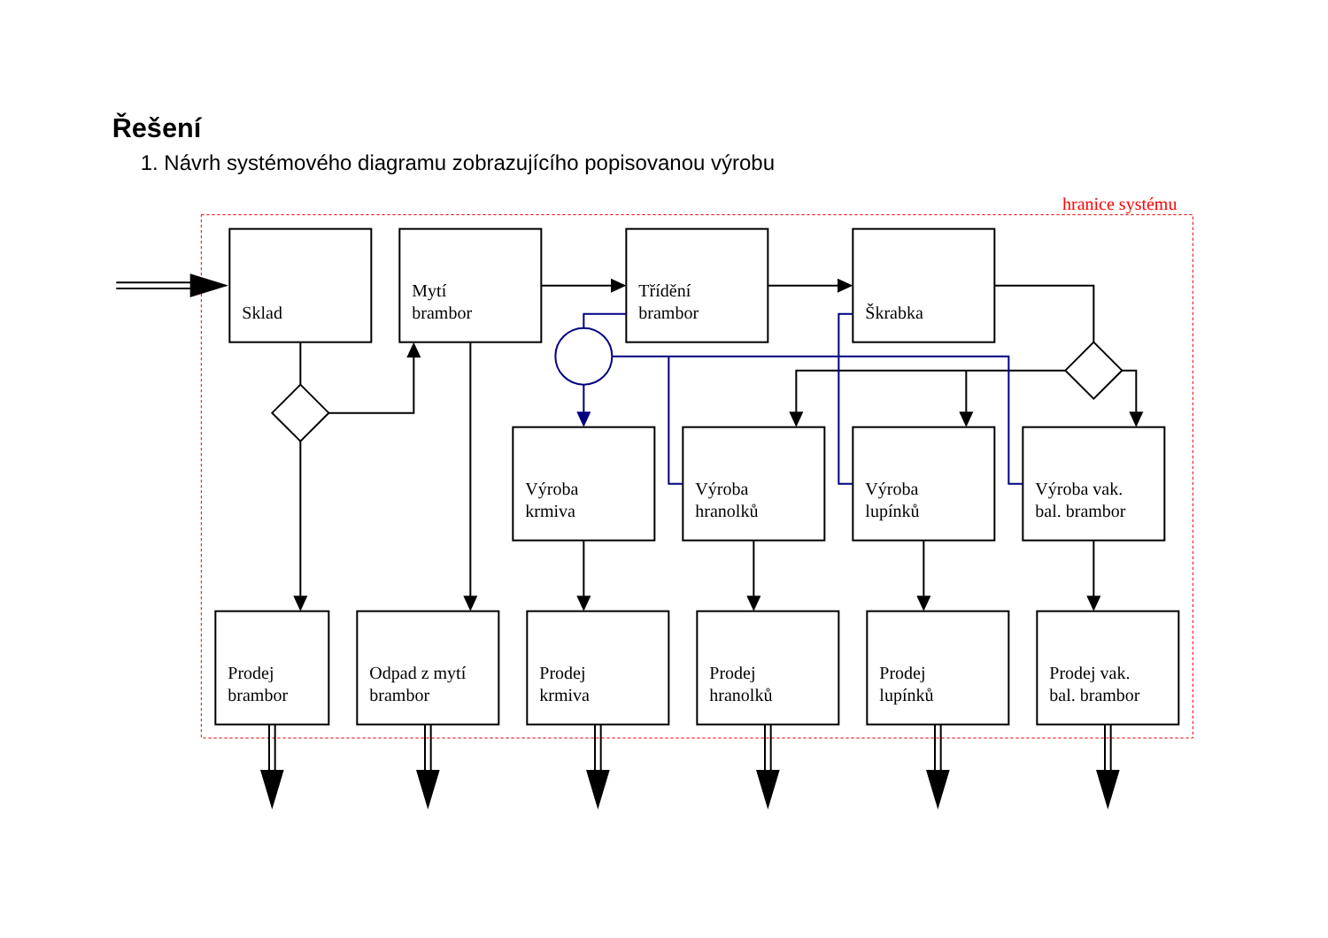Řešení
1. Návrh systémového diagramu zobrazujícího popisovanou výrobu
hranice systému
Sklad
Mytí
brambor
Třídění
brambor
Škrabka
Výroba
krmiva
Výroba
hranolků
Výroba
lupínků
Výroba vak.
bal. brambor
Prodej
brambor
Odpad z mytí
brambor
Prodej
krmiva
Prodej
hranolků
Prodej
lupínků
Prodej vak.
bal. brambor